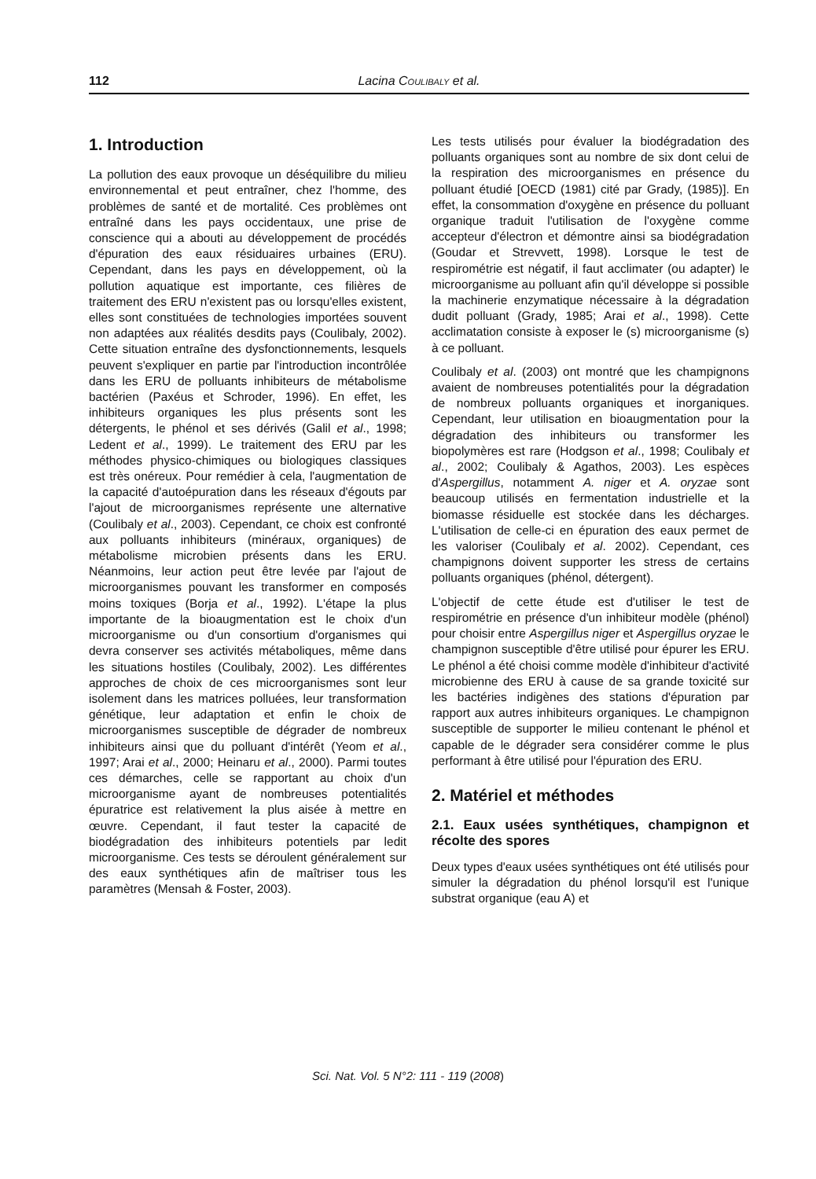112 Lacina COULIBALY et al.
1. Introduction
La pollution des eaux provoque un déséquilibre du milieu environnemental et peut entraîner, chez l'homme, des problèmes de santé et de mortalité. Ces problèmes ont entraîné dans les pays occidentaux, une prise de conscience qui a abouti au développement de procédés d'épuration des eaux résiduaires urbaines (ERU). Cependant, dans les pays en développement, où la pollution aquatique est importante, ces filières de traitement des ERU n'existent pas ou lorsqu'elles existent, elles sont constituées de technologies importées souvent non adaptées aux réalités desdits pays (Coulibaly, 2002). Cette situation entraîne des dysfonctionnements, lesquels peuvent s'expliquer en partie par l'introduction incontrôlée dans les ERU de polluants inhibiteurs de métabolisme bactérien (Paxéus et Schroder, 1996). En effet, les inhibiteurs organiques les plus présents sont les détergents, le phénol et ses dérivés (Galil et al., 1998; Ledent et al., 1999). Le traitement des ERU par les méthodes physico-chimiques ou biologiques classiques est très onéreux. Pour remédier à cela, l'augmentation de la capacité d'autoépuration dans les réseaux d'égouts par l'ajout de microorganismes représente une alternative (Coulibaly et al., 2003). Cependant, ce choix est confronté aux polluants inhibiteurs (minéraux, organiques) de métabolisme microbien présents dans les ERU. Néanmoins, leur action peut être levée par l'ajout de microorganismes pouvant les transformer en composés moins toxiques (Borja et al., 1992). L'étape la plus importante de la bioaugmentation est le choix d'un microorganisme ou d'un consortium d'organismes qui devra conserver ses activités métaboliques, même dans les situations hostiles (Coulibaly, 2002). Les différentes approches de choix de ces microorganismes sont leur isolement dans les matrices polluées, leur transformation génétique, leur adaptation et enfin le choix de microorganismes susceptible de dégrader de nombreux inhibiteurs ainsi que du polluant d'intérêt (Yeom et al., 1997; Arai et al., 2000; Heinaru et al., 2000). Parmi toutes ces démarches, celle se rapportant au choix d'un microorganisme ayant de nombreuses potentialités épuratrice est relativement la plus aisée à mettre en œuvre. Cependant, il faut tester la capacité de biodégradation des inhibiteurs potentiels par ledit microorganisme. Ces tests se déroulent généralement sur des eaux synthétiques afin de maîtriser tous les paramètres (Mensah & Foster, 2003).
Les tests utilisés pour évaluer la biodégradation des polluants organiques sont au nombre de six dont celui de la respiration des microorganismes en présence du polluant étudié [OECD (1981) cité par Grady, (1985)]. En effet, la consommation d'oxygène en présence du polluant organique traduit l'utilisation de l'oxygène comme accepteur d'électron et démontre ainsi sa biodégradation (Goudar et Strevvett, 1998). Lorsque le test de respirométrie est négatif, il faut acclimater (ou adapter) le microorganisme au polluant afin qu'il développe si possible la machinerie enzymatique nécessaire à la dégradation dudit polluant (Grady, 1985; Arai et al., 1998). Cette acclimatation consiste à exposer le (s) microorganisme (s) à ce polluant.
Coulibaly et al. (2003) ont montré que les champignons avaient de nombreuses potentialités pour la dégradation de nombreux polluants organiques et inorganiques. Cependant, leur utilisation en bioaugmentation pour la dégradation des inhibiteurs ou transformer les biopolymères est rare (Hodgson et al., 1998; Coulibaly et al., 2002; Coulibaly & Agathos, 2003). Les espèces d'Aspergillus, notamment A. niger et A. oryzae sont beaucoup utilisés en fermentation industrielle et la biomasse résiduelle est stockée dans les décharges. L'utilisation de celle-ci en épuration des eaux permet de les valoriser (Coulibaly et al. 2002). Cependant, ces champignons doivent supporter les stress de certains polluants organiques (phénol, détergent).
L'objectif de cette étude est d'utiliser le test de respirométrie en présence d'un inhibiteur modèle (phénol) pour choisir entre Aspergillus niger et Aspergillus oryzae le champignon susceptible d'être utilisé pour épurer les ERU. Le phénol a été choisi comme modèle d'inhibiteur d'activité microbienne des ERU à cause de sa grande toxicité sur les bactéries indigènes des stations d'épuration par rapport aux autres inhibiteurs organiques. Le champignon susceptible de supporter le milieu contenant le phénol et capable de le dégrader sera considérer comme le plus performant à être utilisé pour l'épuration des ERU.
2. Matériel et méthodes
2.1. Eaux usées synthétiques, champignon et récolte des spores
Deux types d'eaux usées synthétiques ont été utilisés pour simuler la dégradation du phénol lorsqu'il est l'unique substrat organique (eau A) et
Sci. Nat. Vol. 5 N°2: 111 - 119 (2008)